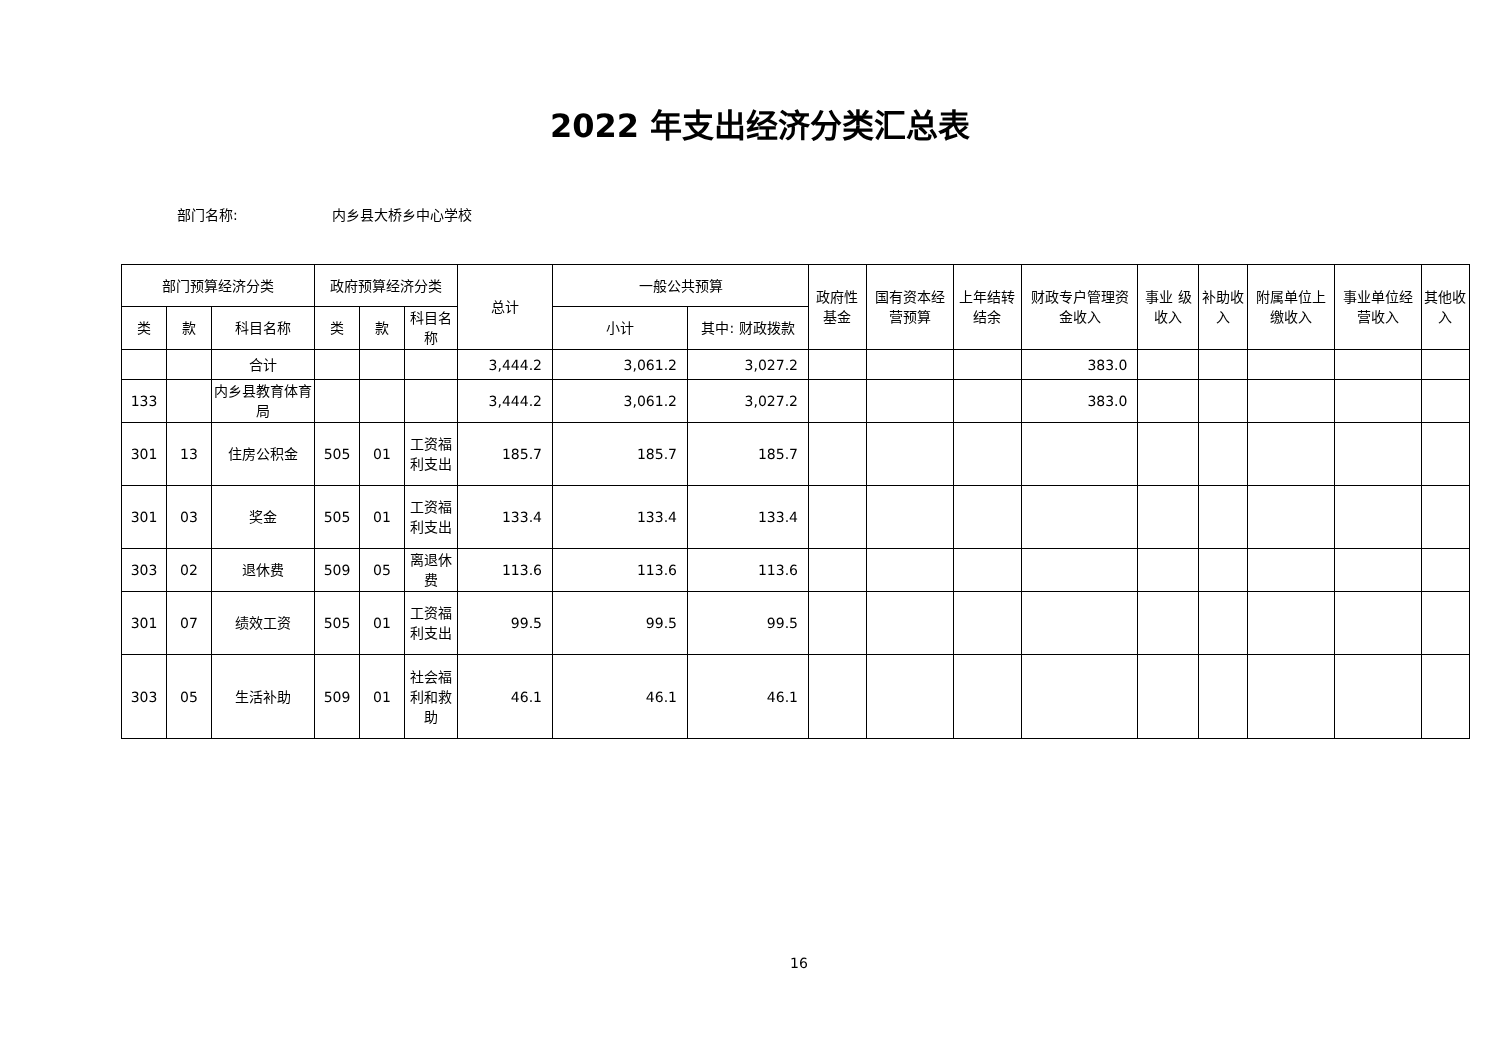2022 年支出经济分类汇总表
部门名称: 内乡县大桥乡中心学校
| 部门预算经济分类 | | | 政府预算经济分类 | | | 总计 | 一般公共预算 | | 政府性基金 | 国有资本经营预算 | 上年结转结余 | 财政专户管理资金收入 | 事业 级收入 | 补助收入 | 附属单位上缴收入 | 事业单位经营收入 | 其他收入 |
| --- | --- | --- | --- | --- | --- | --- | --- | --- | --- | --- | --- | --- | --- | --- | --- | --- | --- |
| 类 | 款 | 科目名称 | 类 | 款 | 科目名称 | | 小计 | 其中: 财政拨款 | | | | | | | | | |
| | | 合计 | | | | 3,444.2 | 3,061.2 | 3,027.2 | | | | 383.0 | | | | | |
| 133 | | 内乡县教育体育局 | | | | 3,444.2 | 3,061.2 | 3,027.2 | | | | 383.0 | | | | | |
| 301 | 13 | 住房公积金 | 505 | 01 | 工资福利支出 | 185.7 | 185.7 | 185.7 | | | | | | | | | |
| 301 | 03 | 奖金 | 505 | 01 | 工资福利支出 | 133.4 | 133.4 | 133.4 | | | | | | | | | |
| 303 | 02 | 退休费 | 509 | 05 | 离退休费 | 113.6 | 113.6 | 113.6 | | | | | | | | | |
| 301 | 07 | 绩效工资 | 505 | 01 | 工资福利支出 | 99.5 | 99.5 | 99.5 | | | | | | | | | |
| 303 | 05 | 生活补助 | 509 | 01 | 社会福利和救助 | 46.1 | 46.1 | 46.1 | | | | | | | | | |
16